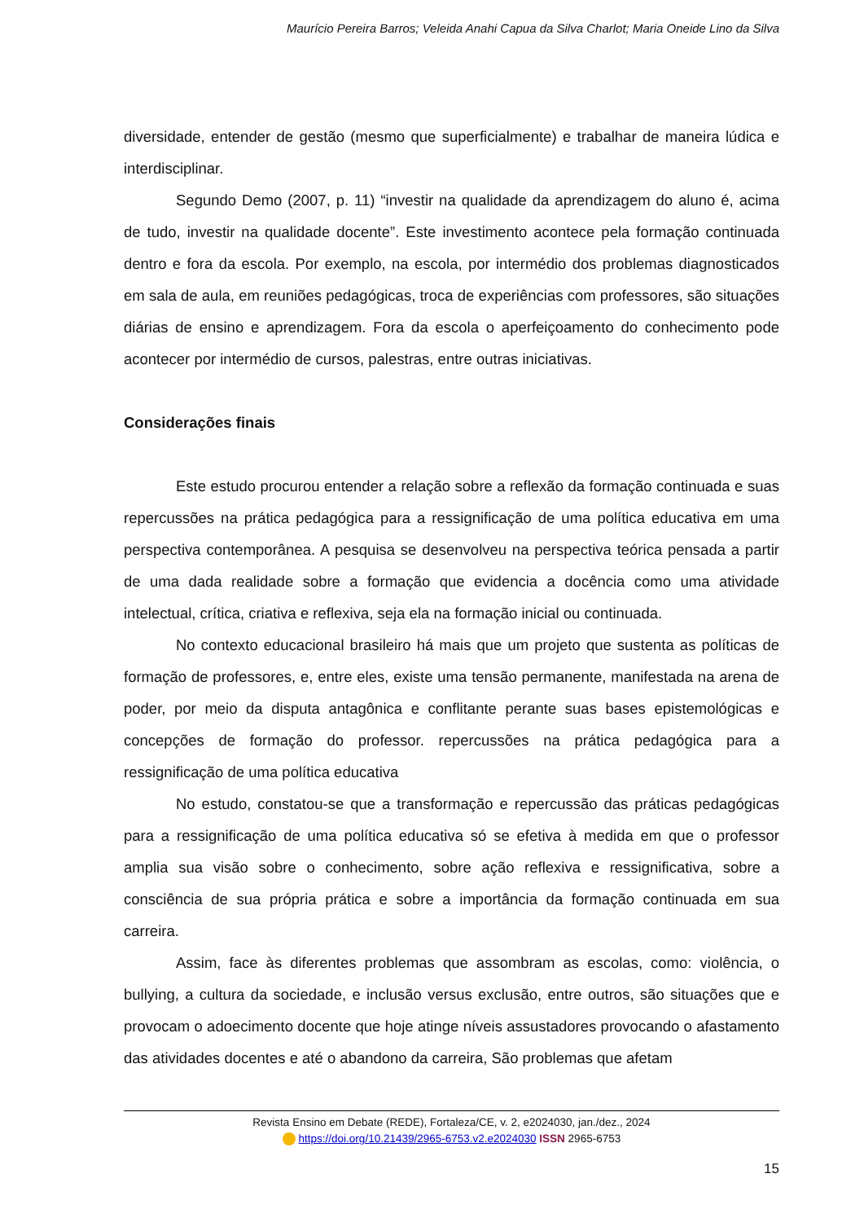Maurício Pereira Barros; Veleida Anahi Capua da Silva Charlot; Maria Oneide Lino da Silva
diversidade, entender de gestão (mesmo que superficialmente) e trabalhar de maneira lúdica e interdisciplinar.
Segundo Demo (2007, p. 11) “investir na qualidade da aprendizagem do aluno é, acima de tudo, investir na qualidade docente”. Este investimento acontece pela formação continuada dentro e fora da escola. Por exemplo, na escola, por intermédio dos problemas diagnosticados em sala de aula, em reuniões pedagógicas, troca de experiências com professores, são situações diárias de ensino e aprendizagem. Fora da escola o aperfeiçoamento do conhecimento pode acontecer por intermédio de cursos, palestras, entre outras iniciativas.
Considerações finais
Este estudo procurou entender a relação sobre a reflexão da formação continuada e suas repercussões na prática pedagógica para a ressignificação de uma política educativa em uma perspectiva contemporânea. A pesquisa se desenvolveu na perspectiva teórica pensada a partir de uma dada realidade sobre a formação que evidencia a docência como uma atividade intelectual, crítica, criativa e reflexiva, seja ela na formação inicial ou continuada.
No contexto educacional brasileiro há mais que um projeto que sustenta as políticas de formação de professores, e, entre eles, existe uma tensão permanente, manifestada na arena de poder, por meio da disputa antagônica e conflitante perante suas bases epistemológicas e concepções de formação do professor. repercussões na prática pedagógica para a ressignificação de uma política educativa
No estudo, constatou-se que a transformação e repercussão das práticas pedagógicas para a ressignificação de uma política educativa só se efetiva à medida em que o professor amplia sua visão sobre o conhecimento, sobre ação reflexiva e ressignificativa, sobre a consciência de sua própria prática e sobre a importância da formação continuada em sua carreira.
Assim, face às diferentes problemas que assombram as escolas, como: violência, o bullying, a cultura da sociedade, e inclusão versus exclusão, entre outros, são situações que e provocam o adoecimento docente que hoje atinge níveis assustadores provocando o afastamento das atividades docentes e até o abandono da carreira, São problemas que afetam
Revista Ensino em Debate (REDE), Fortaleza/CE, v. 2, e2024030, jan./dez., 2024
https://doi.org/10.21439/2965-6753.v2.e2024030 ISSN 2965-6753
15